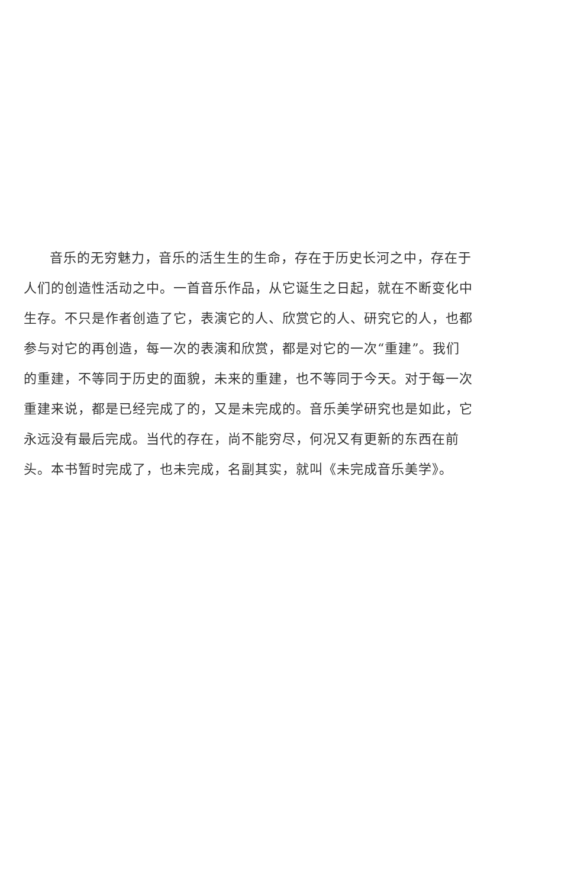音乐的无穷魅力，音乐的活生生的生命，存在于历史长河之中，存在于人们的创造性活动之中。一首音乐作品，从它诞生之日起，就在不断变化中生存。不只是作者创造了它，表演它的人、欣赏它的人、研究它的人，也都参与对它的再创造，每一次的表演和欣赏，都是对它的一次“重建”。我们的重建，不等同于历史的面貌，未来的重建，也不等同于今天。对于每一次重建来说，都是已经完成了的，又是未完成的。音乐美学研究也是如此，它永远没有最后完成。当代的存在，尚不能穷尽，何况又有更新的东西在前头。本书暂时完成了，也未完成，名副其实，就叫《未完成音乐美学》。